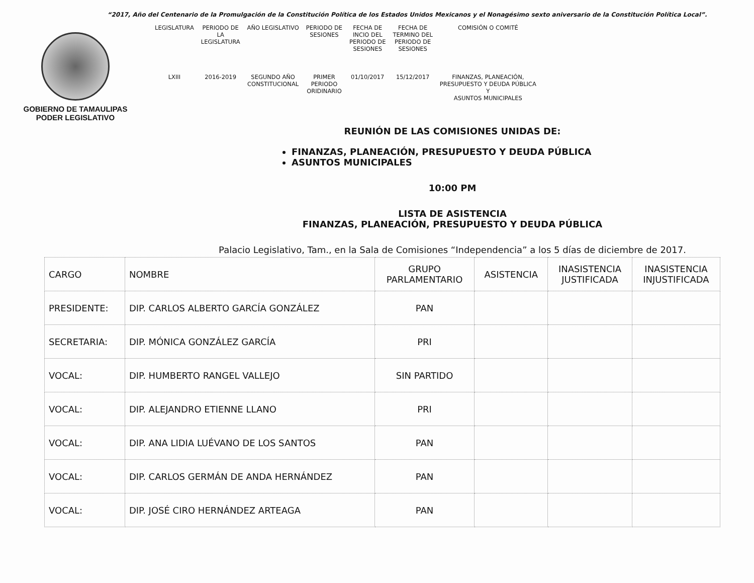“2017, Año del Centenario de la Promulgación de la Constitución Política de los Estados Unidos Mexicanos y el Nonagésimo sexto aniversario de la Constitución Política Local”.
GOBIERNO DE TAMAULIPAS
PODER LEGISLATIVO
| LEGISLATURA | PERIODO DE LA LEGISLATURA | AÑO LEGISLATIVO | PERIODO DE SESIONES | FECHA DE INCIO DEL PERIODO DE SESIONES | FECHA DE TERMINO DEL PERIODO DE SESIONES | COMISIÓN O COMITÉ |
| LXIII | 2016-2019 | SEGUNDO AÑO CONSTITUCIONAL | PRIMER PERIODO ORIDINARIO | 01/10/2017 | 15/12/2017 | FINANZAS, PLANEACIÓN, PRESUPUESTO Y DEUDA PÚBLICA Y ASUNTOS MUNICIPALES |
REUNIÓN DE LAS COMISIONES UNIDAS DE:
FINANZAS, PLANEACIÓN, PRESUPUESTO Y DEUDA PÚBLICA
ASUNTOS MUNICIPALES
10:00 PM
LISTA DE ASISTENCIA
FINANZAS, PLANEACIÓN, PRESUPUESTO Y DEUDA PÚBLICA
Palacio Legislativo, Tam., en la Sala de Comisiones “Independencia” a los 5 días de diciembre de 2017.
| CARGO | NOMBRE | GRUPO PARLAMENTARIO | ASISTENCIA | INASISTENCIA JUSTIFICADA | INASISTENCIA INJUSTIFICADA |
| --- | --- | --- | --- | --- | --- |
| PRESIDENTE: | DIP. CARLOS ALBERTO GARCÍA GONZÁLEZ | PAN | | | |
| SECRETARIA: | DIP. MÓNICA GONZÁLEZ GARCÍA | PRI | | | |
| VOCAL: | DIP. HUMBERTO RANGEL VALLEJO | SIN PARTIDO | | | |
| VOCAL: | DIP. ALEJANDRO ETIENNE LLANO | PRI | | | |
| VOCAL: | DIP. ANA LIDIA LUÉVANO DE LOS SANTOS | PAN | | | |
| VOCAL: | DIP. CARLOS GERMÁN DE ANDA HERNÁNDEZ | PAN | | | |
| VOCAL: | DIP. JOSÉ CIRO HERNÁNDEZ ARTEAGA | PAN | | | |